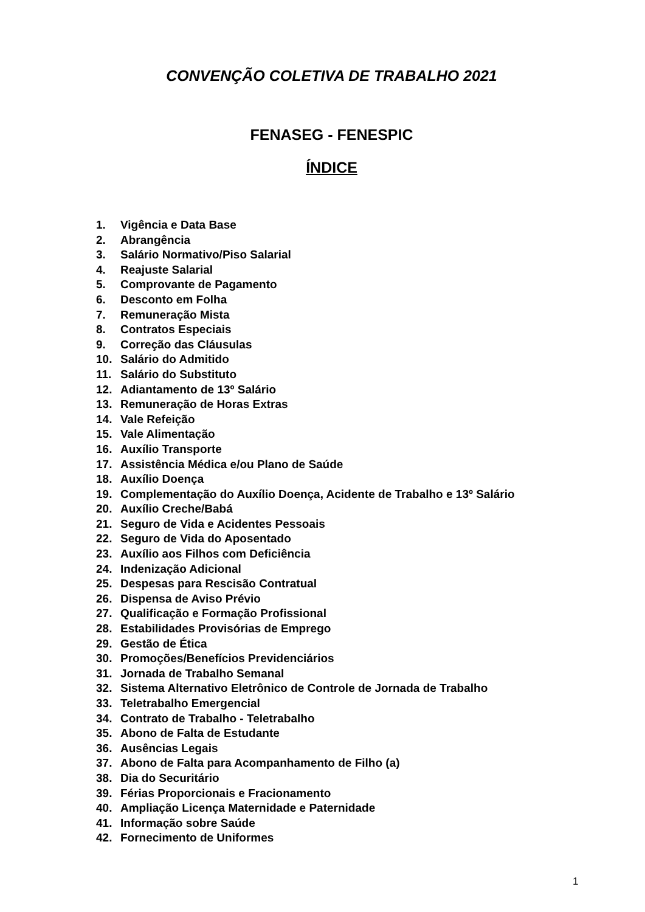CONVENÇÃO COLETIVA DE TRABALHO 2021
FENASEG - FENESPIC
ÍNDICE
1. Vigência e Data Base
2. Abrangência
3. Salário Normativo/Piso Salarial
4. Reajuste Salarial
5. Comprovante de Pagamento
6. Desconto em Folha
7. Remuneração Mista
8. Contratos Especiais
9. Correção das Cláusulas
10. Salário do Admitido
11. Salário do Substituto
12. Adiantamento de 13º Salário
13. Remuneração de Horas Extras
14. Vale Refeição
15. Vale Alimentação
16. Auxílio Transporte
17. Assistência Médica e/ou Plano de Saúde
18. Auxílio Doença
19. Complementação do Auxílio Doença, Acidente de Trabalho e 13º Salário
20. Auxílio Creche/Babá
21. Seguro de Vida e Acidentes Pessoais
22. Seguro de Vida do Aposentado
23. Auxílio aos Filhos com Deficiência
24. Indenização Adicional
25. Despesas para Rescisão Contratual
26. Dispensa de Aviso Prévio
27. Qualificação e Formação Profissional
28. Estabilidades Provisórias de Emprego
29. Gestão de Ética
30. Promoções/Benefícios Previdenciários
31. Jornada de Trabalho Semanal
32. Sistema Alternativo Eletrônico de Controle de Jornada de Trabalho
33. Teletrabalho Emergencial
34. Contrato de Trabalho - Teletrabalho
35. Abono de Falta de Estudante
36. Ausências Legais
37. Abono de Falta para Acompanhamento de Filho (a)
38. Dia do Securitário
39. Férias Proporcionais e Fracionamento
40. Ampliação Licença Maternidade e Paternidade
41. Informação sobre Saúde
42. Fornecimento de Uniformes
1